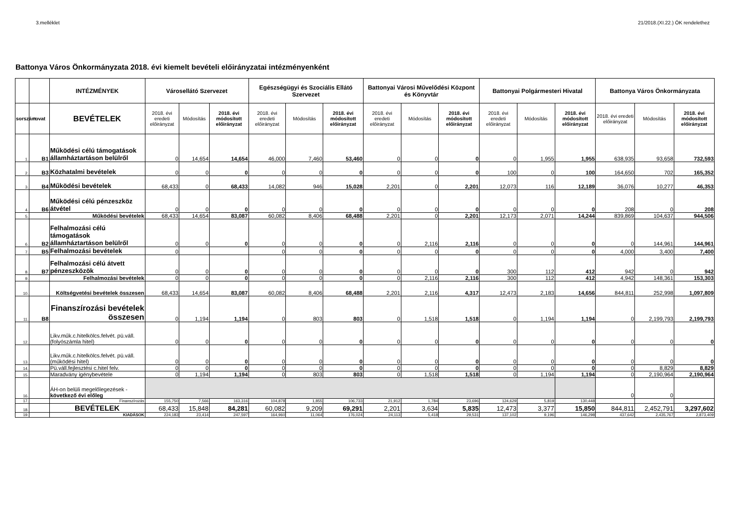3.melléklet 21/2018.(XI.22.) ÖK rendelethez
Battonya Város Önkormányzata 2018. évi kiemelt bevételi előirányzatai intézményenként
| | | INTÉZMÉNYEK | Városellátó Szervezet | | | Egészségügyi és Szociális Ellátó Szervezet | | | Battonyai Városi Művelődési Központ és Könyvtár | | | Battonyai Polgármesteri Hivatal | | | Battonya Város Önkormányzata | | |
| --- | --- | --- | --- | --- | --- | --- | --- | --- | --- | --- | --- | --- | --- | --- | --- | --- | --- |
| sorszám | rovat | BEVÉTELEK | 2018. évi eredeti előirányzat | Módosítás | 2018. évi módosított előirányzat | 2018. évi eredeti előirányzat | Módosítás | 2018. évi módosított előirányzat | 2018. évi eredeti előirányzat | Módosítás | 2018. évi módosított előirányzat | 2018. évi eredeti előirányzat | Módosítás | 2018. évi módosított előirányzat | 2018. évi eredeti előirányzat | Módosítás | 2018. évi módosított előirányzat |
| 1. | B1 | Működési célú támogatások államháztartáson belülről | 0 | 14,654 | 14,654 | 46,000 | 7,460 | 53,460 | 0 | 0 | 0 | 0 | 1,955 | 1,955 | 638,935 | 93,658 | 732,593 |
| 2. | B3 | Közhatalmi bevételek | 0 | 0 | 0 | 0 | 0 | 0 | 0 | 0 | 0 | 100 | 0 | 100 | 164,650 | 702 | 165,352 |
| 3. | B4 | Működési bevételek | 68,433 | 0 | 68,433 | 14,082 | 946 | 15,028 | 2,201 | 0 | 2,201 | 12,073 | 116 | 12,189 | 36,076 | 10,277 | 46,353 |
| 4. | B6 | Működési célú pénzeszköz átvétel | 0 | 0 | 0 | 0 | 0 | 0 | 0 | 0 | 0 | 0 | 0 | 0 | 208 | 0 | 208 |
| 5. | | Működési bevételek | 68,433 | 14,654 | 83,087 | 60,082 | 8,406 | 68,488 | 2,201 | 0 | 2,201 | 12,173 | 2,071 | 14,244 | 839,869 | 104,637 | 944,506 |
| 6. | B2 | Felhalmozási célú támogatások államháztartáson belülről | 0 | 0 | 0 | 0 | 0 | 0 | 0 | 2,116 | 2,116 | 0 | 0 | 0 | 0 | 144,961 | 144,961 |
| 7. | B5 | Felhalmozási bevételek | 0 | | | 0 | 0 | 0 | 0 | 0 | 0 | 0 | 0 | 0 | 4,000 | 3,400 | 7,400 |
| 8. | B7 | Felhalmozási célú átvett pénzeszközök | 0 | 0 | 0 | 0 | 0 | 0 | 0 | 0 | 0 | 300 | 112 | 412 | 942 | 0 | 942 |
| 9. | | Felhalmozási bevételek | 0 | 0 | 0 | 0 | 0 | 0 | 0 | 2,116 | 2,116 | 300 | 112 | 412 | 4,942 | 148,361 | 153,303 |
| 10. | | Költségvetési bevételek összesen | 68,433 | 14,654 | 83,087 | 60,082 | 8,406 | 68,488 | 2,201 | 2,116 | 4,317 | 12,473 | 2,183 | 14,656 | 844,811 | 252,998 | 1,097,809 |
| 11. | B8 | Finanszírozási bevételek összesen | 0 | 1,194 | 1,194 | 0 | 803 | 803 | 0 | 1,518 | 1,518 | 0 | 1,194 | 1,194 | 0 | 2,199,793 | 2,199,793 |
| 12. | | Likv.műk.c.hitelkölcs.felvét. pü.váll. (folyószámla hitel) | 0 | 0 | 0 | 0 | 0 | 0 | 0 | 0 | 0 | 0 | 0 | 0 | 0 | 0 | 0 |
| 13. | | Likv.műk.c.hitelkölcs.felvét. pü.váll. (működési hitel) | 0 | 0 | 0 | 0 | 0 | 0 | 0 | 0 | 0 | 0 | 0 | 0 | 0 | 0 | 0 |
| 14. | | Pü.váll.fejlesztési c.hitel felv. | 0 | 0 | 0 | 0 | 0 | 0 | 0 | 0 | 0 | 0 | 0 | 0 | 0 | 8,829 | 8,829 |
| 15. | | Maradvány igénybevétele | 0 | 1,194 | 1,194 | 0 | 803 | 803 | 0 | 1,518 | 1,518 | 0 | 1,194 | 1,194 | 0 | 2,190,964 | 2,190,964 |
| 16. | | ÁH-on belüli megelőlegezések - következő évi előleg | | | | | | | | | | | | | 0 | 0 | |
| 17. | | Finanszírozás | 155,750 | 7,566 | 163,316 | 104,878 | 1,855 | 106,733 | 21,912 | 1,784 | 23,696 | 124,629 | 5,819 | 130,448 | | | |
| 18. | | BEVÉTELEK | 68,433 | 15,848 | 84,281 | 60,082 | 9,209 | 69,291 | 2,201 | 3,634 | 5,835 | 12,473 | 3,377 | 15,850 | 844,811 | 2,452,791 | 3,297,602 |
| 19. | | KIADÁSOK | 224,183 | 23,414 | 247,597 | 164,960 | 11,064 | 176,024 | 24,113 | 5,418 | 29,531 | 137,102 | 9,196 | 146,298 | 437,642 | 2,435,767 | 2,873,409 |